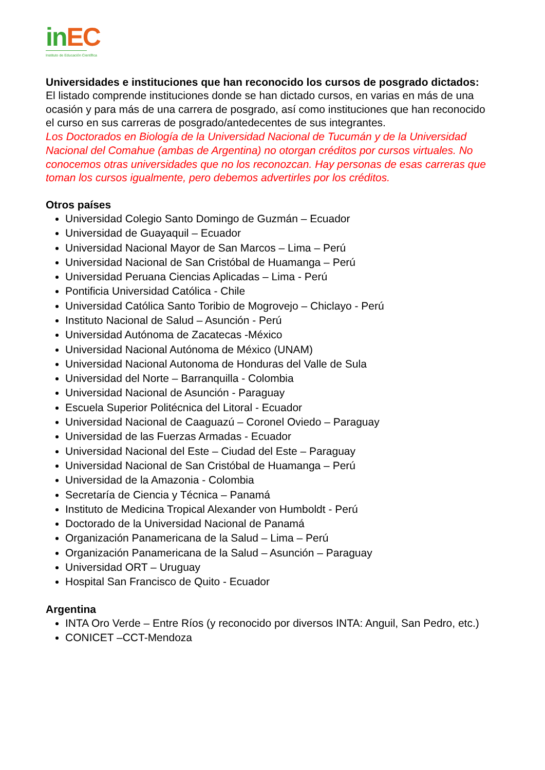in EC
Instituto de Educación Científica
Universidades e instituciones que han reconocido los cursos de posgrado dictados:
El listado comprende instituciones donde se han dictado cursos, en varias en más de una ocasión y para más de una carrera de posgrado, así como instituciones que han reconocido el curso en sus carreras de posgrado/antedecentes de sus integrantes.
Los Doctorados en Biología de la Universidad Nacional de Tucumán y de la Universidad Nacional del Comahue (ambas de Argentina) no otorgan créditos por cursos virtuales. No conocemos otras universidades que no los reconozcan. Hay personas de esas carreras que toman los cursos igualmente, pero debemos advertirles por los créditos.
Otros países
Universidad Colegio Santo Domingo de Guzmán – Ecuador
Universidad de Guayaquil – Ecuador
Universidad Nacional Mayor de San Marcos – Lima – Perú
Universidad Nacional de San Cristóbal de Huamanga – Perú
Universidad Peruana Ciencias Aplicadas – Lima - Perú
Pontificia Universidad Católica - Chile
Universidad Católica Santo Toribio de Mogrovejo – Chiclayo - Perú
Instituto Nacional de Salud – Asunción - Perú
Universidad Autónoma de Zacatecas -México
Universidad Nacional Autónoma de México (UNAM)
Universidad Nacional Autonoma de Honduras del Valle de Sula
Universidad del Norte – Barranquilla - Colombia
Universidad Nacional de Asunción - Paraguay
Escuela Superior Politécnica del Litoral - Ecuador
Universidad Nacional de Caaguazú – Coronel Oviedo – Paraguay
Universidad de las Fuerzas Armadas - Ecuador
Universidad Nacional del Este – Ciudad del Este – Paraguay
Universidad Nacional de San Cristóbal de Huamanga – Perú
Universidad de la Amazonia - Colombia
Secretaría de Ciencia y Técnica – Panamá
Instituto de Medicina Tropical Alexander von Humboldt - Perú
Doctorado de la Universidad Nacional de Panamá
Organización Panamericana de la Salud – Lima – Perú
Organización Panamericana de la Salud – Asunción – Paraguay
Universidad ORT – Uruguay
Hospital San Francisco de Quito - Ecuador
Argentina
INTA Oro Verde – Entre Ríos (y reconocido por diversos INTA: Anguil, San Pedro, etc.)
CONICET –CCT-Mendoza